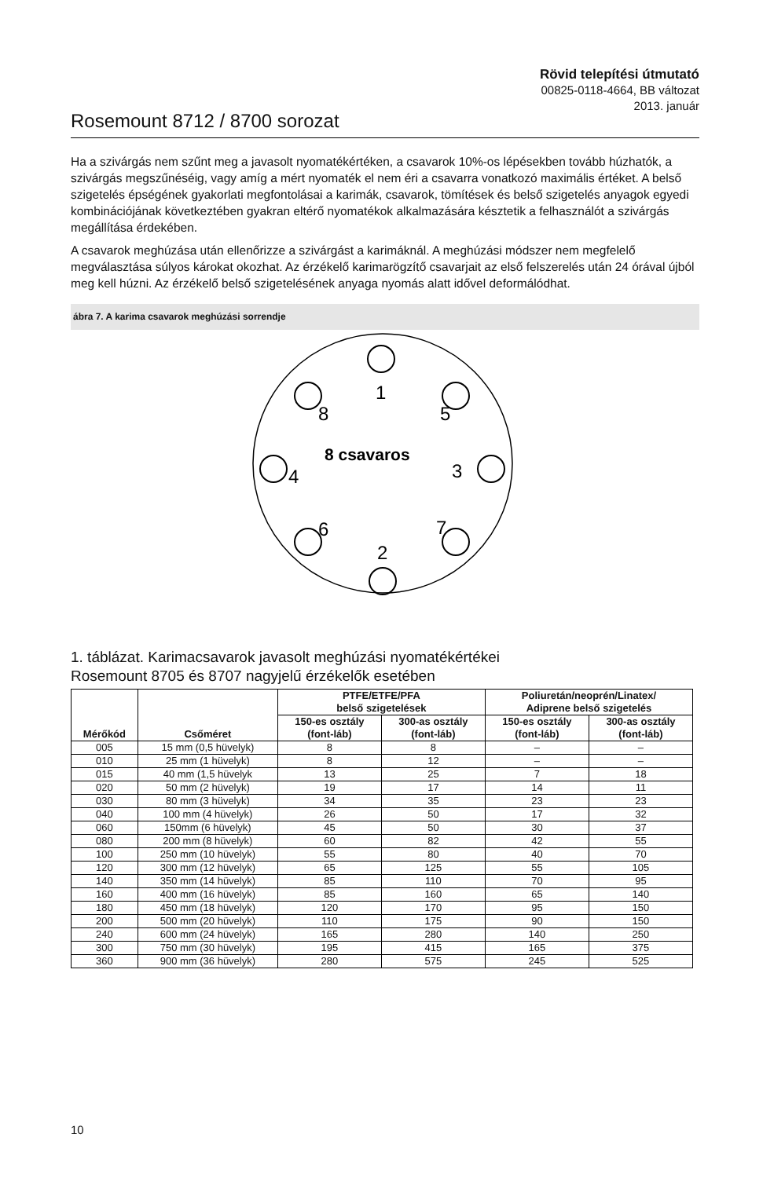Rövid telepítési útmutató
00825-0118-4664, BB változat
2013. január
Rosemount 8712 / 8700 sorozat
Ha a szivárgás nem szűnt meg a javasolt nyomatékértéken, a csavarok 10%-os lépésekben tovább húzhatók, a szivárgás megszűnéséig, vagy amíg a mért nyomaték el nem éri a csavarra vonatkozó maximális értéket. A belső szigetelés épségének gyakorlati megfontolásai a karimák, csavarok, tömítések és belső szigetelés anyagok egyedi kombinációjának következtében gyakran eltérő nyomatékok alkalmazására késztetik a felhasználót a szivárgás megállítása érdekében.
A csavarok meghúzása után ellenőrizze a szivárgást a karimáknál. A meghúzási módszer nem megfelelő megválasztása súlyos károkat okozhat. Az érzékelő karimarögzítő csavarjait az első felszerelés után 24 órával újból meg kell húzni. Az érzékelő belső szigetelésének anyaga nyomás alatt idővel deformálódhat.
ábra 7. A karima csavarok meghúzási sorrendje
1
5
3
7
2
6
4
8
8 csavaros
1. táblázat. Karimacsavarok javasolt meghúzási nyomatékértékei
Rosemount 8705 és 8707 nagyjelű érzékelők esetében
| Mérőkód | Csőméret | PTFE/ETFE/PFA belső szigetelések | | Poliuretán/neoprén/Linatex/ Adiprene belső szigetelés | |
| --- | --- | --- | --- | --- | --- |
| | | 150-es osztály (font-láb) | 300-as osztály (font-láb) | 150-es osztály (font-láb) | 300-as osztály (font-láb) |
| 005 | 15 mm (0,5 hüvelyk) | 8 | 8 | – | – |
| 010 | 25 mm (1 hüvelyk) | 8 | 12 | – | – |
| 015 | 40 mm (1,5 hüvelyk | 13 | 25 | 7 | 18 |
| 020 | 50 mm (2 hüvelyk) | 19 | 17 | 14 | 11 |
| 030 | 80 mm (3 hüvelyk) | 34 | 35 | 23 | 23 |
| 040 | 100 mm (4 hüvelyk) | 26 | 50 | 17 | 32 |
| 060 | 150mm (6 hüvelyk) | 45 | 50 | 30 | 37 |
| 080 | 200 mm (8 hüvelyk) | 60 | 82 | 42 | 55 |
| 100 | 250 mm (10 hüvelyk) | 55 | 80 | 40 | 70 |
| 120 | 300 mm (12 hüvelyk) | 65 | 125 | 55 | 105 |
| 140 | 350 mm (14 hüvelyk) | 85 | 110 | 70 | 95 |
| 160 | 400 mm (16 hüvelyk) | 85 | 160 | 65 | 140 |
| 180 | 450 mm (18 hüvelyk) | 120 | 170 | 95 | 150 |
| 200 | 500 mm (20 hüvelyk) | 110 | 175 | 90 | 150 |
| 240 | 600 mm (24 hüvelyk) | 165 | 280 | 140 | 250 |
| 300 | 750 mm (30 hüvelyk) | 195 | 415 | 165 | 375 |
| 360 | 900 mm (36 hüvelyk) | 280 | 575 | 245 | 525 |
10